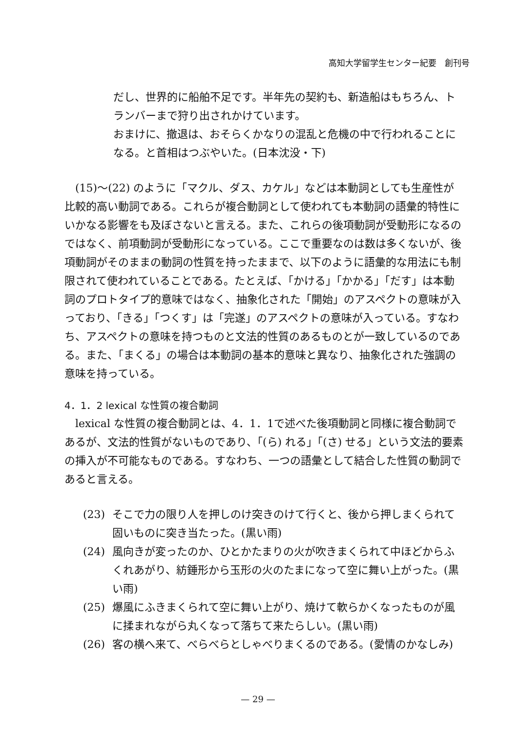高知大学留学生センター紀要　創刊号
だし、世界的に船舶不足です。半年先の契約も、新造船はもちろん、トランバーまで狩り出されかけています。
おまけに、撤退は、おそらくかなりの混乱と危機の中で行われることになる。と首相はつぶやいた。(日本沈没・下)
(15)～(22) のように「マクル、ダス、カケル」などは本動詞としても生産性が比較的高い動詞である。これらが複合動詞として使われても本動詞の語彙的特性にいかなる影響をも及ぼさないと言える。また、これらの後項動詞が受動形になるのではなく、前項動詞が受動形になっている。ここで重要なのは数は多くないが、後項動詞がそのままの動詞の性質を持ったままで、以下のように語彙的な用法にも制限されて使われていることである。たとえば、「かける」「かかる」「だす」は本動詞のプロトタイプ的意味ではなく、抽象化された「開始」のアスペクトの意味が入っており、「きる」「つくす」は「完遂」のアスペクトの意味が入っている。すなわち、アスペクトの意味を持つものと文法的性質のあるものとが一致しているのである。また、「まくる」の場合は本動詞の基本的意味と異なり、抽象化された強調の意味を持っている。
4．1．2 lexical な性質の複合動詞
lexical な性質の複合動詞とは、4．1．1で述べた後項動詞と同様に複合動詞であるが、文法的性質がないものであり、「(ら) れる」「(さ) せる」という文法的要素の挿入が不可能なものである。すなわち、一つの語彙として結合した性質の動詞であると言える。
(23) そこで力の限り人を押しのけ突きのけて行くと、後から押しまくられて固いものに突き当たった。(黒い雨)
(24) 風向きが変ったのか、ひとかたまりの火が吹きまくられて中ほどからふくれあがり、紡錘形から玉形の火のたまになって空に舞い上がった。(黒い雨)
(25) 爆風にふきまくられて空に舞い上がり、焼けて軟らかくなったものが風に揉まれながら丸くなって落ちて来たらしい。(黒い雨)
(26) 客の横へ来て、べらべらとしゃべりまくるのである。(愛情のかなしみ)
— 29 —